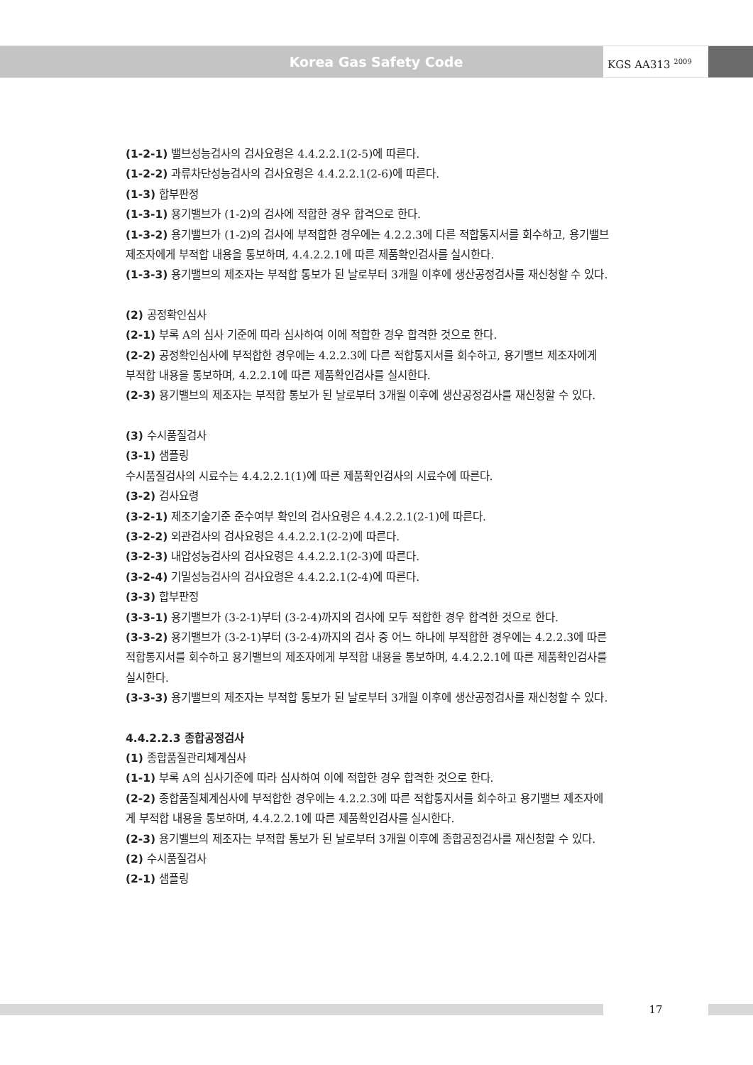Korea Gas Safety Code
KGS AA313 <sup>2009</sup>
(1-2-1) 밸브성능검사의 검사요령은 4.4.2.2.1(2-5)에 따른다.
(1-2-2) 과류차단성능검사의 검사요령은 4.4.2.2.1(2-6)에 따른다.
(1-3) 합부판정
(1-3-1) 용기밸브가 (1-2)의 검사에 적합한 경우 합격으로 한다.
(1-3-2) 용기밸브가 (1-2)의 검사에 부적합한 경우에는 4.2.2.3에 다른 적합통지서를 회수하고, 용기밸브 제조자에게 부적합 내용을 통보하며, 4.4.2.2.1에 따른 제품확인검사를 실시한다.
(1-3-3) 용기밸브의 제조자는 부적합 통보가 된 날로부터 3개월 이후에 생산공정검사를 재신청할 수 있다.
(2) 공정확인심사
(2-1) 부록 A의 심사 기준에 따라 심사하여 이에 적합한 경우 합격한 것으로 한다.
(2-2) 공정확인심사에 부적합한 경우에는 4.2.2.3에 다른 적합통지서를 회수하고, 용기밸브 제조자에게 부적합 내용을 통보하며, 4.2.2.1에 따른 제품확인검사를 실시한다.
(2-3) 용기밸브의 제조자는 부적합 통보가 된 날로부터 3개월 이후에 생산공정검사를 재신청할 수 있다.
(3) 수시품질검사
(3-1) 샘플링
수시품질검사의 시료수는 4.4.2.2.1(1)에 따른 제품확인검사의 시료수에 따른다.
(3-2) 검사요령
(3-2-1) 제조기술기준 준수여부 확인의 검사요령은 4.4.2.2.1(2-1)에 따른다.
(3-2-2) 외관검사의 검사요령은 4.4.2.2.1(2-2)에 따른다.
(3-2-3) 내압성능검사의 검사요령은 4.4.2.2.1(2-3)에 따른다.
(3-2-4) 기밀성능검사의 검사요령은 4.4.2.2.1(2-4)에 따른다.
(3-3) 합부판정
(3-3-1) 용기밸브가 (3-2-1)부터 (3-2-4)까지의 검사에 모두 적합한 경우 합격한 것으로 한다.
(3-3-2) 용기밸브가 (3-2-1)부터 (3-2-4)까지의 검사 중 어느 하나에 부적합한 경우에는 4.2.2.3에 따른 적합통지서를 회수하고 용기밸브의 제조자에게 부적합 내용을 통보하며, 4.4.2.2.1에 따른 제품확인검사를 실시한다.
(3-3-3) 용기밸브의 제조자는 부적합 통보가 된 날로부터 3개월 이후에 생산공정검사를 재신청할 수 있다.
4.4.2.2.3 종합공정검사
(1) 종합품질관리체계심사
(1-1) 부록 A의 심사기준에 따라 심사하여 이에 적합한 경우 합격한 것으로 한다.
(2-2) 종합품질체계심사에 부적합한 경우에는 4.2.2.3에 따른 적합통지서를 회수하고 용기밸브 제조자에게 부적합 내용을 통보하며, 4.4.2.2.1에 따른 제품확인검사를 실시한다.
(2-3) 용기밸브의 제조자는 부적합 통보가 된 날로부터 3개월 이후에 종합공정검사를 재신청할 수 있다.
(2) 수시품질검사
(2-1) 샘플링
17